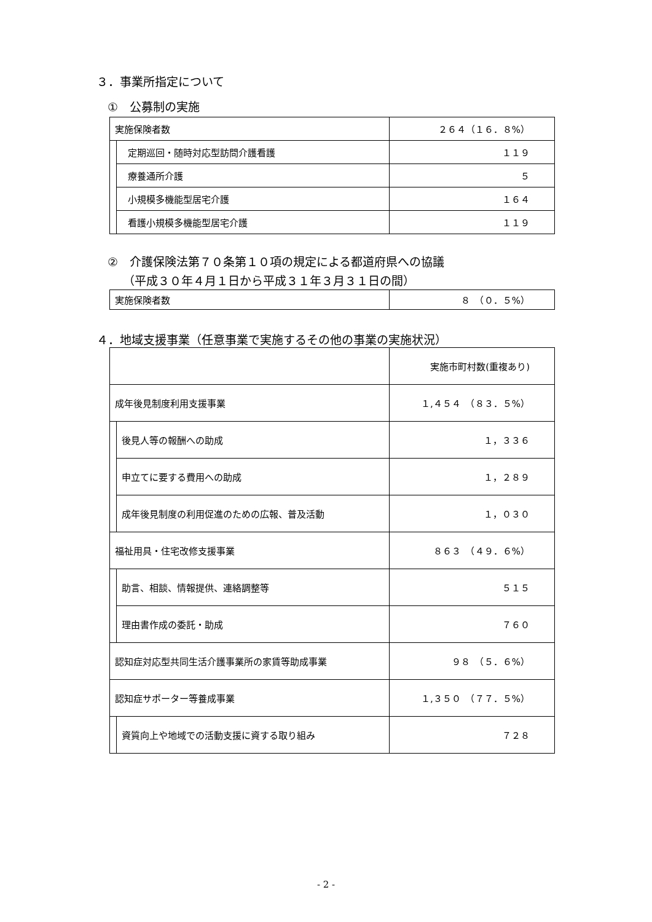３．事業所指定について
①　公募制の実施
| 実施保険者数 | | ２６４（１６．８%） |
| | 定期巡回・随時対応型訪問介護看護 | １１９ |
| | 療養通所介護 | ５ |
| | 小規模多機能型居宅介護 | １６４ |
| | 看護小規模多機能型居宅介護 | １１９ |
②　介護保険法第７０条第１０項の規定による都道府県への協議
（平成３０年４月１日から平成３１年３月３１日の間）
| 実施保険者数 | ８ （０．５%） |
４．地域支援事業（任意事業で実施するその他の事業の実施状況）
| | | 実施市町村数(重複あり) |
| 成年後見制度利用支援事業 | | １,４５４ （８３．５%） |
| | 後見人等の報酬への助成 | １，３３６ |
| | 申立てに要する費用への助成 | １，２８９ |
| | 成年後見制度の利用促進のための広報、普及活動 | １，０３０ |
| 福祉用具・住宅改修支援事業 | | ８６３ （４９．６%） |
| | 助言、相談、情報提供、連絡調整等 | ５１５ |
| | 理由書作成の委託・助成 | ７６０ |
| 認知症対応型共同生活介護事業所の家賃等助成事業 | | ９８ （５．６%） |
| 認知症サポーター等養成事業 | | １,３５０ （７７．５%） |
| | 資質向上や地域での活動支援に資する取り組み | ７２８ |
- 2 -